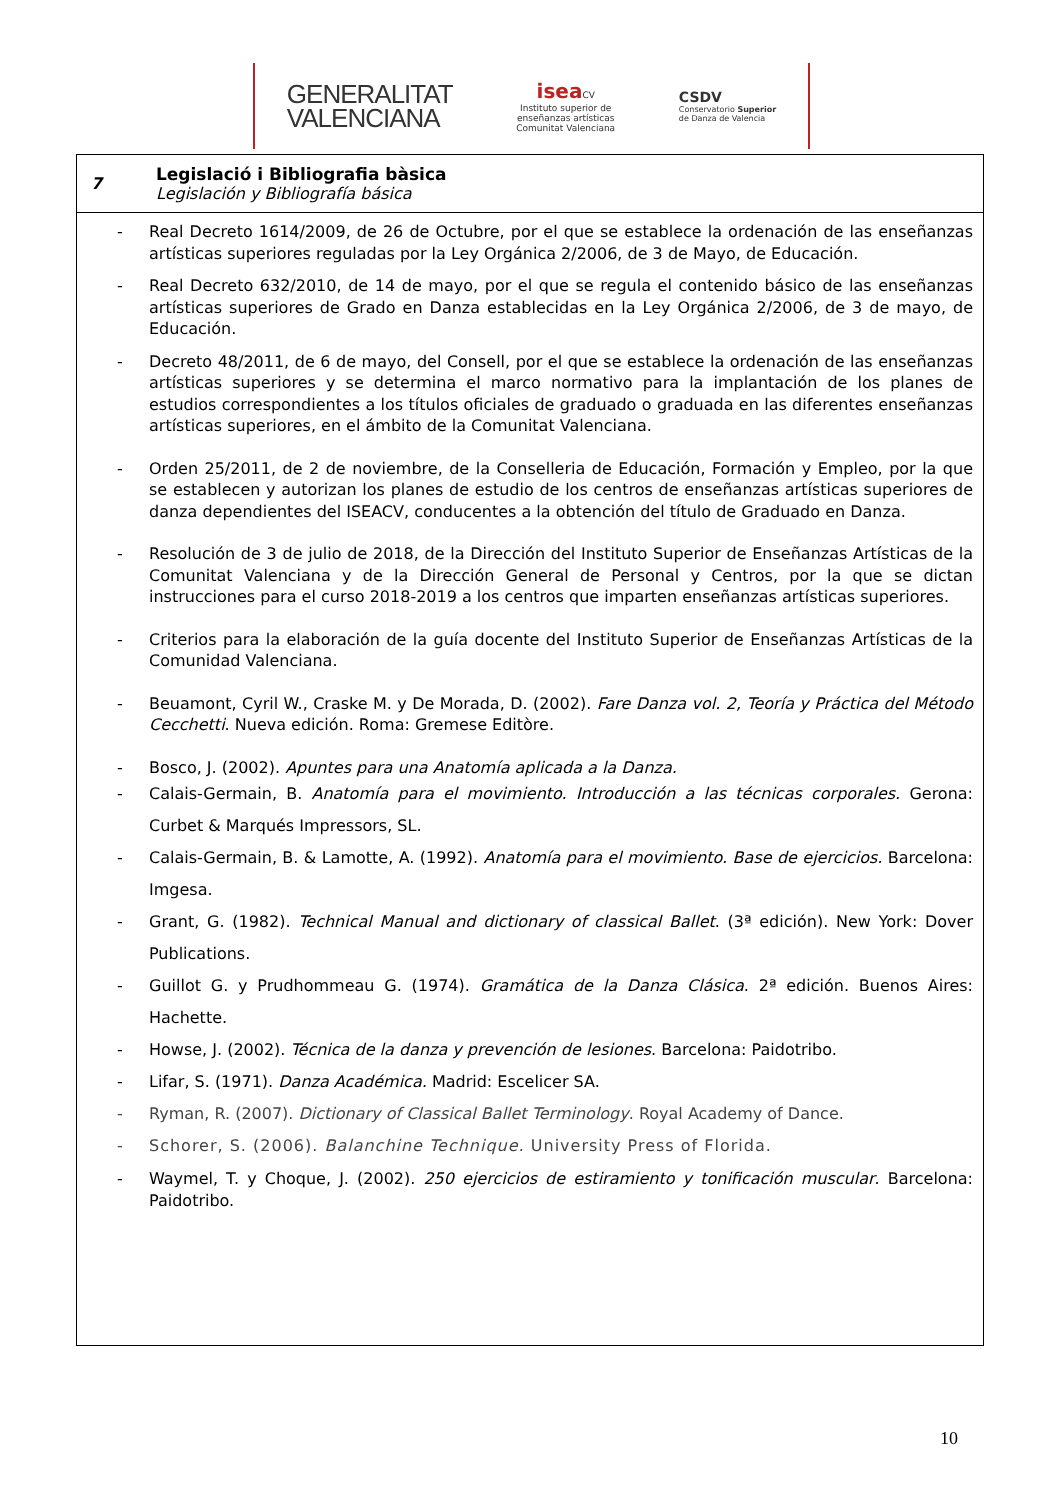GENERALITAT
VALENCIANA
isea CV
Instituto superior de
enseñanzas artísticas
Comunitat Valenciana
CSDV
Conservatorio Superior
de Danza de Valencia
7
Legislació i Bibliografia bàsica
Legislación y Bibliografía básica
- Real Decreto 1614/2009, de 26 de Octubre, por el que se establece la ordenación de las enseñanzas artísticas superiores reguladas por la Ley Orgánica 2/2006, de 3 de Mayo, de Educación.
- Real Decreto 632/2010, de 14 de mayo, por el que se regula el contenido básico de las enseñanzas artísticas superiores de Grado en Danza establecidas en la Ley Orgánica 2/2006, de 3 de mayo, de Educación.
- Decreto 48/2011, de 6 de mayo, del Consell, por el que se establece la ordenación de las enseñanzas artísticas superiores y se determina el marco normativo para la implantación de los planes de estudios correspondientes a los títulos oficiales de graduado o graduada en las diferentes enseñanzas artísticas superiores, en el ámbito de la Comunitat Valenciana.
- Orden 25/2011, de 2 de noviembre, de la Conselleria de Educación, Formación y Empleo, por la que se establecen y autorizan los planes de estudio de los centros de enseñanzas artísticas superiores de danza dependientes del ISEACV, conducentes a la obtención del título de Graduado en Danza.
- Resolución de 3 de julio de 2018, de la Dirección del Instituto Superior de Enseñanzas Artísticas de la Comunitat Valenciana y de la Dirección General de Personal y Centros, por la que se dictan instrucciones para el curso 2018-2019 a los centros que imparten enseñanzas artísticas superiores.
- Criterios para la elaboración de la guía docente del Instituto Superior de Enseñanzas Artísticas de la Comunidad Valenciana.
- Beuamont, Cyril W., Craske M. y De Morada, D. (2002). Fare Danza vol. 2, Teoría y Práctica del Método Cecchetti. Nueva edición. Roma: Gremese Editòre.
- Bosco, J. (2002). Apuntes para una Anatomía aplicada a la Danza.
- Calais-Germain, B. Anatomía para el movimiento. Introducción a las técnicas corporales. Gerona: Curbet & Marqués Impressors, SL.
- Calais-Germain, B. & Lamotte, A. (1992). Anatomía para el movimiento. Base de ejercicios. Barcelona: Imgesa.
- Grant, G. (1982). Technical Manual and dictionary of classical Ballet. (3ª edición). New York: Dover Publications.
- Guillot G. y Prudhommeau G. (1974). Gramática de la Danza Clásica. 2ª edición. Buenos Aires: Hachette.
- Howse, J. (2002). Técnica de la danza y prevención de lesiones. Barcelona: Paidotribo.
- Lifar, S. (1971). Danza Académica. Madrid: Escelicer SA.
- Ryman, R. (2007). Dictionary of Classical Ballet Terminology. Royal Academy of Dance.
- Schorer, S. (2006). Balanchine Technique. University Press of Florida.
- Waymel, T. y Choque, J. (2002). 250 ejercicios de estiramiento y tonificación muscular. Barcelona: Paidotribo.
10